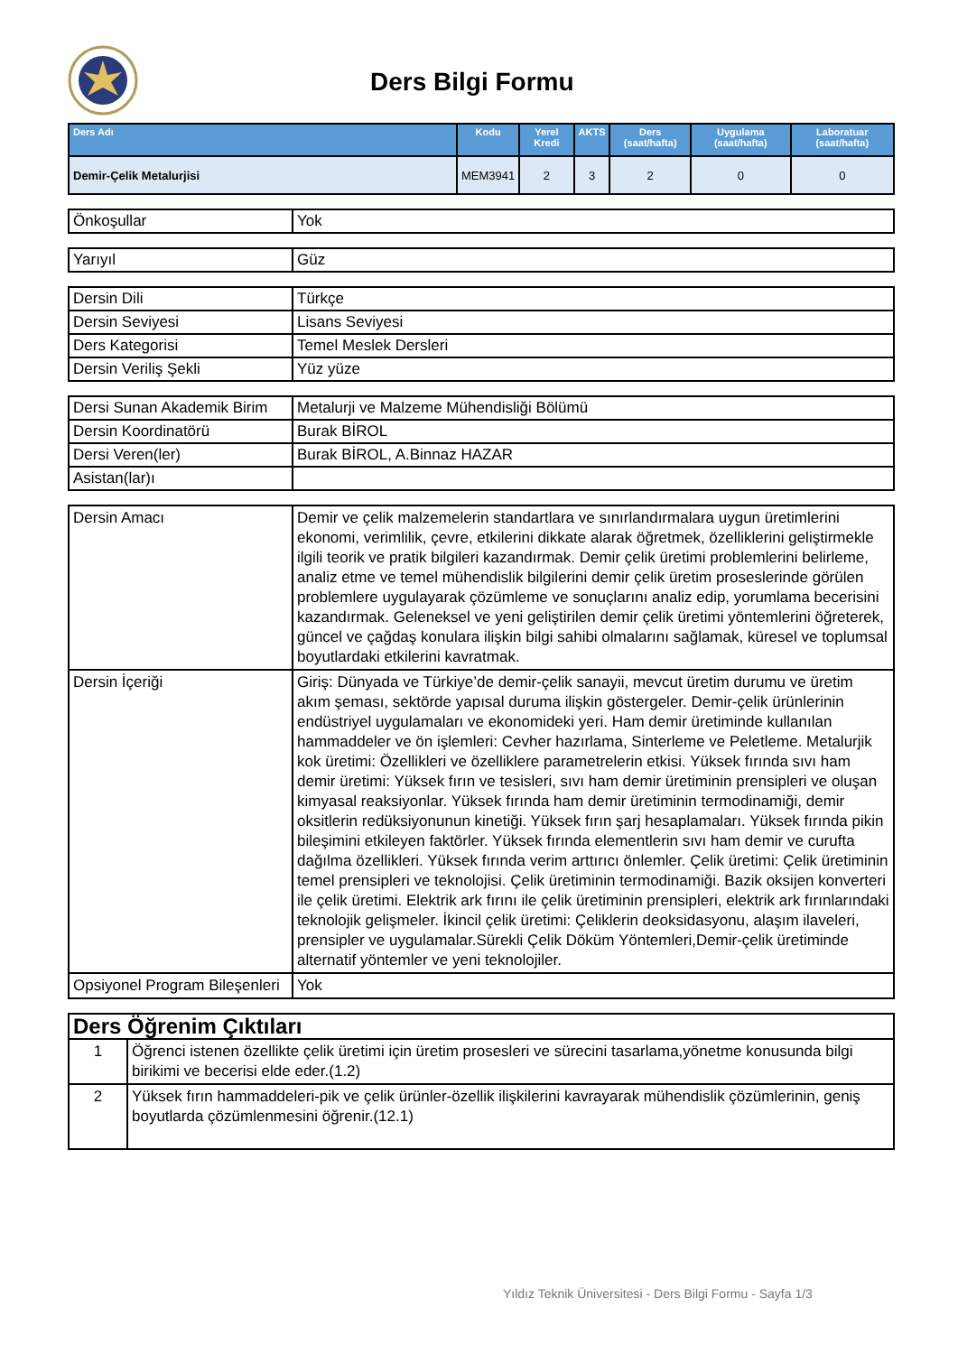Ders Bilgi Formu
| Ders Adı | Kodu | Yerel Kredi | AKTS | Ders (saat/hafta) | Uygulama (saat/hafta) | Laboratuar (saat/hafta) |
| --- | --- | --- | --- | --- | --- | --- |
| Demir-Çelik Metalurjisi | MEM3941 | 2 | 3 | 2 | 0 | 0 |
| Önkoşullar | Yok |
| Yarıyıl | Güz |
| Dersin Dili | Türkçe |
| Dersin Seviyesi | Lisans Seviyesi |
| Ders Kategorisi | Temel Meslek Dersleri |
| Dersin Veriliş Şekli | Yüz yüze |
| Dersi Sunan Akademik Birim | Metalurji ve Malzeme Mühendisliği Bölümü |
| Dersin Koordinatörü | Burak BİROL |
| Dersi Veren(ler) | Burak BİROL, A.Binnaz HAZAR |
| Asistan(lar)ı | |
| Dersin Amacı | Demir ve çelik malzemelerin standartlara ve sınırlandırmalara uygun üretimlerini ekonomi, verimlilik, çevre, etkilerini dikkate alarak öğretmek, özelliklerini geliştirmekle ilgili teorik ve pratik bilgileri kazandırmak. Demir çelik üretimi problemlerini belirleme, analiz etme ve temel mühendislik bilgilerini demir çelik üretim proseslerinde görülen problemlere uygulayarak çözümleme ve sonuçlarını analiz edip, yorumlama becerisini kazandırmak. Geleneksel ve yeni geliştirilen demir çelik üretimi yöntemlerini öğreterek, güncel ve çağdaş konulara ilişkin bilgi sahibi olmalarını sağlamak, küresel ve toplumsal boyutlardaki etkilerini kavratmak. |
| Dersin İçeriği | Giriş: Dünyada ve Türkiye’de demir-çelik sanayii, mevcut üretim durumu ve üretim akım şeması, sektörde yapısal duruma ilişkin göstergeler. Demir-çelik ürünlerinin endüstriyel uygulamaları ve ekonomideki yeri. Ham demir üretiminde kullanılan hammaddeler ve ön işlemleri: Cevher hazırlama, Sinterleme ve Peletleme. Metalurjik kok üretimi: Özellikleri ve özelliklere parametrelerin etkisi. Yüksek fırında sıvı ham demir üretimi: Yüksek fırın ve tesisleri, sıvı ham demir üretiminin prensipleri ve oluşan kimyasal reaksiyonlar. Yüksek fırında ham demir üretiminin termodinamiği, demir oksitlerin redüksiyonunun kinetiği. Yüksek fırın şarj hesaplamaları. Yüksek fırında pikin bileşimini etkileyen faktörler. Yüksek fırında elementlerin sıvı ham demir ve curufta dağılma özellikleri. Yüksek fırında verim arttırıcı önlemler. Çelik üretimi: Çelik üretiminin temel prensipleri ve teknolojisi. Çelik üretiminin termodinamiği. Bazik oksijen konverteri ile çelik üretimi. Elektrik ark fırını ile çelik üretiminin prensipleri, elektrik ark fırınlarındaki teknolojik gelişmeler. İkincil çelik üretimi: Çeliklerin deoksidasyonu, alaşım ilaveleri, prensipler ve uygulamalar.Sürekli Çelik Döküm Yöntemleri,Demir-çelik üretiminde alternatif yöntemler ve yeni teknolojiler. |
| Opsiyonel Program Bileşenleri | Yok |
| Ders Öğrenim Çıktıları | |
| 1 | Öğrenci istenen özellikte çelik üretimi için üretim prosesleri ve sürecini tasarlama,yönetme konusunda bilgi birikimi ve becerisi elde eder.(1.2) |
| 2 | Yüksek fırın hammaddeleri-pik ve çelik ürünler-özellik ilişkilerini kavrayarak mühendislik çözümlerinin, geniş boyutlarda çözümlenmesini öğrenir.(12.1) |
Yıldız Teknik Üniversitesi - Ders Bilgi Formu - Sayfa 1/3